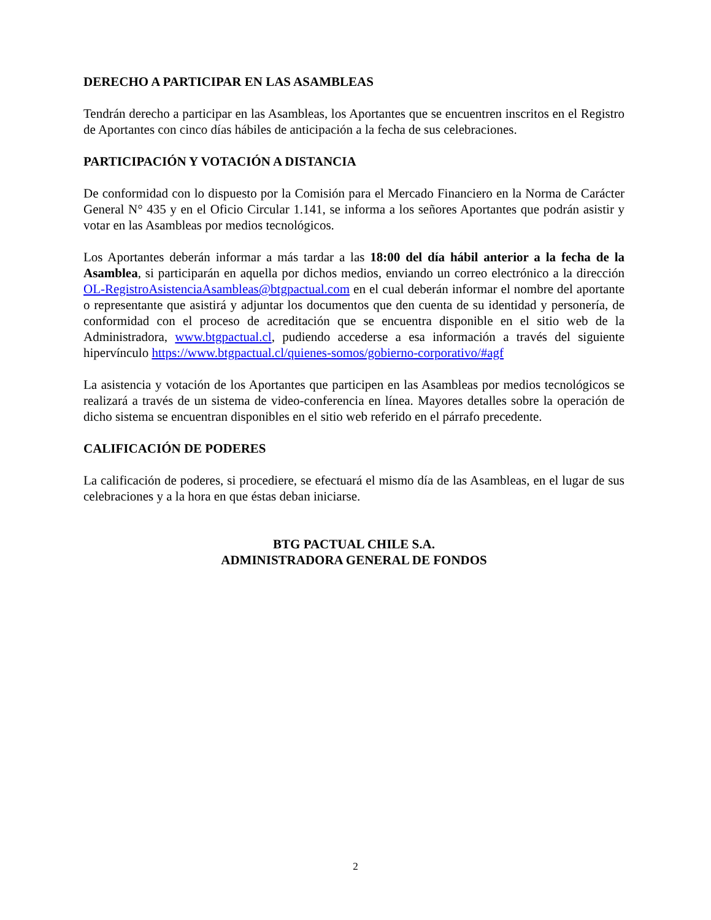DERECHO A PARTICIPAR EN LAS ASAMBLEAS
Tendrán derecho a participar en las Asambleas, los Aportantes que se encuentren inscritos en el Registro de Aportantes con cinco días hábiles de anticipación a la fecha de sus celebraciones.
PARTICIPACIÓN Y VOTACIÓN A DISTANCIA
De conformidad con lo dispuesto por la Comisión para el Mercado Financiero en la Norma de Carácter General N° 435 y en el Oficio Circular 1.141, se informa a los señores Aportantes que podrán asistir y votar en las Asambleas por medios tecnológicos.
Los Aportantes deberán informar a más tardar a las 18:00 del día hábil anterior a la fecha de la Asamblea, si participarán en aquella por dichos medios, enviando un correo electrónico a la dirección OL-RegistroAsistenciaAsambleas@btgpactual.com en el cual deberán informar el nombre del aportante o representante que asistirá y adjuntar los documentos que den cuenta de su identidad y personería, de conformidad con el proceso de acreditación que se encuentra disponible en el sitio web de la Administradora, www.btgpactual.cl, pudiendo accederse a esa información a través del siguiente hipervínculo https://www.btgpactual.cl/quienes-somos/gobierno-corporativo/#agf
La asistencia y votación de los Aportantes que participen en las Asambleas por medios tecnológicos se realizará a través de un sistema de video-conferencia en línea. Mayores detalles sobre la operación de dicho sistema se encuentran disponibles en el sitio web referido en el párrafo precedente.
CALIFICACIÓN DE PODERES
La calificación de poderes, si procediere, se efectuará el mismo día de las Asambleas, en el lugar de sus celebraciones y a la hora en que éstas deban iniciarse.
BTG PACTUAL CHILE S.A.
ADMINISTRADORA GENERAL DE FONDOS
2